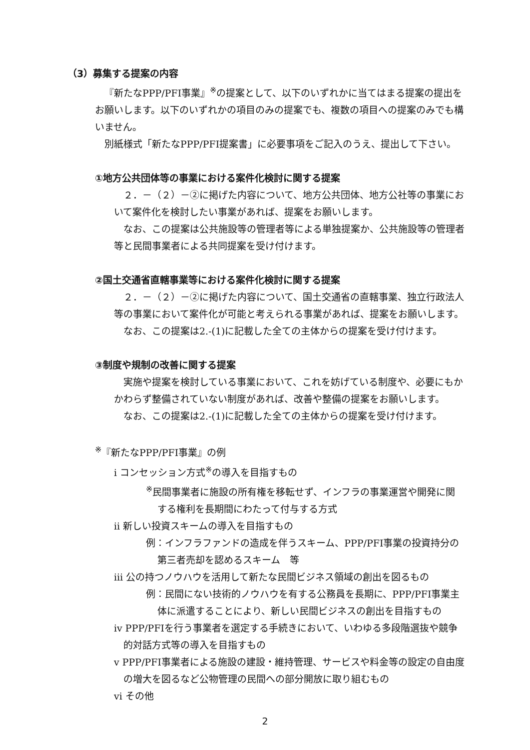（3）募集する提案の内容
『新たなPPP/PFI事業』<sup>※</sup>の提案として、以下のいずれかに当てはまる提案の提出をお願いします。以下のいずれかの項目のみの提案でも、複数の項目への提案のみでも構いません。
別紙様式「新たなPPP/PFI提案書」に必要事項をご記入のうえ、提出して下さい。
①地方公共団体等の事業における案件化検討に関する提案
２．－（２）－②に掲げた内容について、地方公共団体、地方公社等の事業において案件化を検討したい事業があれば、提案をお願いします。
なお、この提案は公共施設等の管理者等による単独提案か、公共施設等の管理者等と民間事業者による共同提案を受け付けます。
②国土交通省直轄事業等における案件化検討に関する提案
２．－（２）－②に掲げた内容について、国土交通省の直轄事業、独立行政法人等の事業において案件化が可能と考えられる事業があれば、提案をお願いします。
なお、この提案は2.-(1)に記載した全ての主体からの提案を受け付けます。
③制度や規制の改善に関する提案
実施や提案を検討している事業において、これを妨げている制度や、必要にもかかわらず整備されていない制度があれば、改善や整備の提案をお願いします。
なお、この提案は2.-(1)に記載した全ての主体からの提案を受け付けます。
<sup>※</sup>『新たなPPP/PFI事業』の例
ⅰ コンセッション方式<sup>※</sup>の導入を目指すもの
<sup>※</sup>民間事業者に施設の所有権を移転せず、インフラの事業運営や開発に関する権利を長期間にわたって付与する方式
ⅱ 新しい投資スキームの導入を目指すもの
例：インフラファンドの造成を伴うスキーム、PPP/PFI事業の投資持分の第三者売却を認めるスキーム　等
ⅲ 公の持つノウハウを活用して新たな民間ビジネス領域の創出を図るもの
例：民間にない技術的ノウハウを有する公務員を長期に、PPP/PFI事業主体に派遣することにより、新しい民間ビジネスの創出を目指すもの
ⅳ PPP/PFIを行う事業者を選定する手続きにおいて、いわゆる多段階選抜や競争的対話方式等の導入を目指すもの
ⅴ PPP/PFI事業者による施設の建設・維持管理、サービスや料金等の設定の自由度の増大を図るなど公物管理の民間への部分開放に取り組むもの
ⅵ その他
2